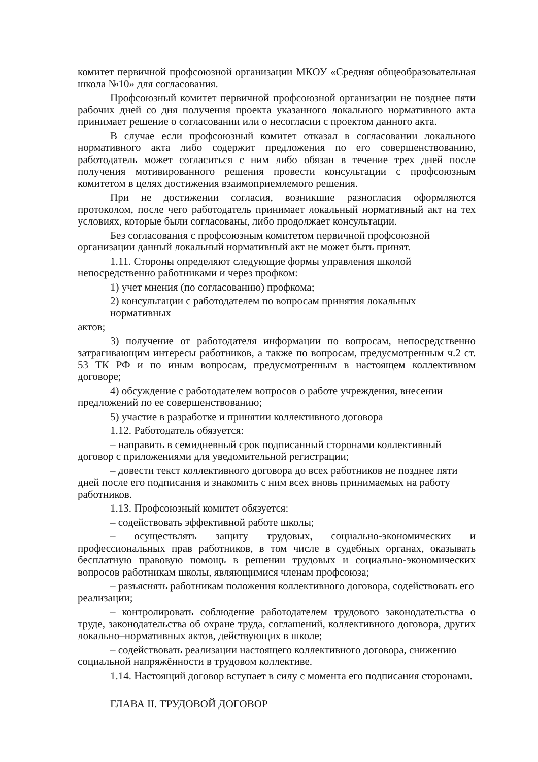комитет первичной профсоюзной организации МКОУ «Средняя общеобразовательная школа №10» для согласования.
Профсоюзный комитет первичной профсоюзной организации не позднее пяти рабочих дней со дня получения проекта указанного локального нормативного акта принимает решение о согласовании или о несогласии с проектом данного акта.
В случае если профсоюзный комитет отказал в согласовании локального нормативного акта либо содержит предложения по его совершенствованию, работодатель может согласиться с ним либо обязан в течение трех дней после получения мотивированного решения провести консультации с профсоюзным комитетом в целях достижения взаимоприемлемого решения.
При не достижении согласия, возникшие разногласия оформляются протоколом, после чего работодатель принимает локальный нормативный акт на тех условиях, которые были согласованы, либо продолжает консультации.
Без согласования с профсоюзным комитетом первичной профсоюзной организации данный локальный нормативный акт не может быть принят.
1.11. Стороны определяют следующие формы управления школой непосредственно работниками и через профком:
1) учет мнения (по согласованию) профкома;
2) консультации с работодателем по вопросам принятия локальных нормативных
актов;
3) получение от работодателя информации по вопросам, непосредственно затрагивающим интересы работников, а также по вопросам, предусмотренным ч.2 ст. 53 ТК РФ и по иным вопросам, предусмотренным в настоящем коллективном договоре;
4) обсуждение с работодателем вопросов о работе учреждения, внесении предложений по ее совершенствованию;
5) участие в разработке и принятии коллективного договора
1.12. Работодатель обязуется:
– направить в семидневный срок подписанный сторонами коллективный договор с приложениями для уведомительной регистрации;
– довести текст коллективного договора до всех работников не позднее пяти дней после его подписания и знакомить с ним всех вновь принимаемых на работу работников.
1.13. Профсоюзный комитет обязуется:
– содействовать эффективной работе школы;
– осуществлять защиту трудовых, социально-экономических и профессиональных прав работников, в том числе в судебных органах, оказывать бесплатную правовую помощь в решении трудовых и социально-экономических вопросов работникам школы, являющимися членам профсоюза;
– разъяснять работникам положения коллективного договора, содействовать его реализации;
– контролировать соблюдение работодателем трудового законодательства о труде, законодательства об охране труда, соглашений, коллективного договора, других локально–нормативных актов, действующих в школе;
– содействовать реализации настоящего коллективного договора, снижению социальной напряжённости в трудовом коллективе.
1.14. Настоящий договор вступает в силу с момента его подписания сторонами.
ГЛАВА II. ТРУДОВОЙ ДОГОВОР